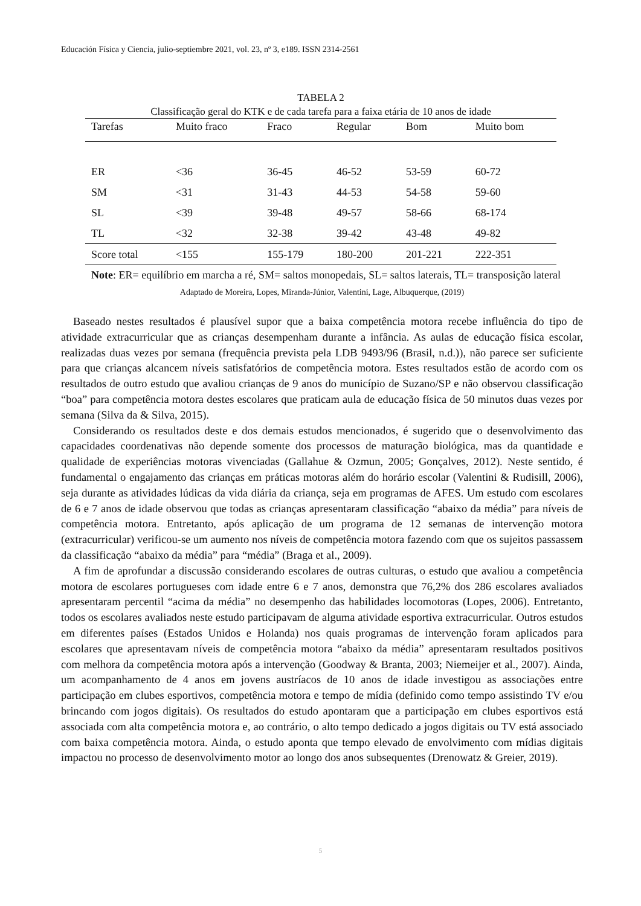Educación Física y Ciencia, julio-septiembre 2021, vol. 23, nº 3, e189. ISSN 2314-2561
TABELA 2
Classificação geral do KTK e de cada tarefa para a faixa etária de 10 anos de idade
| Tarefas | Muito fraco | Fraco | Regular | Bom | Muito bom |
| --- | --- | --- | --- | --- | --- |
| ER | <36 | 36-45 | 46-52 | 53-59 | 60-72 |
| SM | <31 | 31-43 | 44-53 | 54-58 | 59-60 |
| SL | <39 | 39-48 | 49-57 | 58-66 | 68-174 |
| TL | <32 | 32-38 | 39-42 | 43-48 | 49-82 |
| Score total | <155 | 155-179 | 180-200 | 201-221 | 222-351 |
Note: ER= equilíbrio em marcha a ré, SM= saltos monopedais, SL= saltos laterais, TL= transposição lateral
Adaptado de Moreira, Lopes, Miranda-Júnior, Valentini, Lage, Albuquerque, (2019)
Baseado nestes resultados é plausível supor que a baixa competência motora recebe influência do tipo de atividade extracurricular que as crianças desempenham durante a infância. As aulas de educação física escolar, realizadas duas vezes por semana (frequência prevista pela LDB 9493/96 (Brasil, n.d.)), não parece ser suficiente para que crianças alcancem níveis satisfatórios de competência motora. Estes resultados estão de acordo com os resultados de outro estudo que avaliou crianças de 9 anos do município de Suzano/SP e não observou classificação “boa” para competência motora destes escolares que praticam aula de educação física de 50 minutos duas vezes por semana (Silva da & Silva, 2015).
Considerando os resultados deste e dos demais estudos mencionados, é sugerido que o desenvolvimento das capacidades coordenativas não depende somente dos processos de maturação biológica, mas da quantidade e qualidade de experiências motoras vivenciadas (Gallahue & Ozmun, 2005; Gonçalves, 2012). Neste sentido, é fundamental o engajamento das crianças em práticas motoras além do horário escolar (Valentini & Rudisill, 2006), seja durante as atividades lúdicas da vida diária da criança, seja em programas de AFES. Um estudo com escolares de 6 e 7 anos de idade observou que todas as crianças apresentaram classificação “abaixo da média” para níveis de competência motora. Entretanto, após aplicação de um programa de 12 semanas de intervenção motora (extracurricular) verificou-se um aumento nos níveis de competência motora fazendo com que os sujeitos passassem da classificação “abaixo da média” para “média” (Braga et al., 2009).
A fim de aprofundar a discussão considerando escolares de outras culturas, o estudo que avaliou a competência motora de escolares portugueses com idade entre 6 e 7 anos, demonstra que 76,2% dos 286 escolares avaliados apresentaram percentil “acima da média” no desempenho das habilidades locomotoras (Lopes, 2006). Entretanto, todos os escolares avaliados neste estudo participavam de alguma atividade esportiva extracurricular. Outros estudos em diferentes países (Estados Unidos e Holanda) nos quais programas de intervenção foram aplicados para escolares que apresentavam níveis de competência motora “abaixo da média” apresentaram resultados positivos com melhora da competência motora após a intervenção (Goodway & Branta, 2003; Niemeijer et al., 2007). Ainda, um acompanhamento de 4 anos em jovens austríacos de 10 anos de idade investigou as associações entre participação em clubes esportivos, competência motora e tempo de mídia (definido como tempo assistindo TV e/ou brincando com jogos digitais). Os resultados do estudo apontaram que a participação em clubes esportivos está associada com alta competência motora e, ao contrário, o alto tempo dedicado a jogos digitais ou TV está associado com baixa competência motora. Ainda, o estudo aponta que tempo elevado de envolvimento com mídias digitais impactou no processo de desenvolvimento motor ao longo dos anos subsequentes (Drenowatz & Greier, 2019).
5